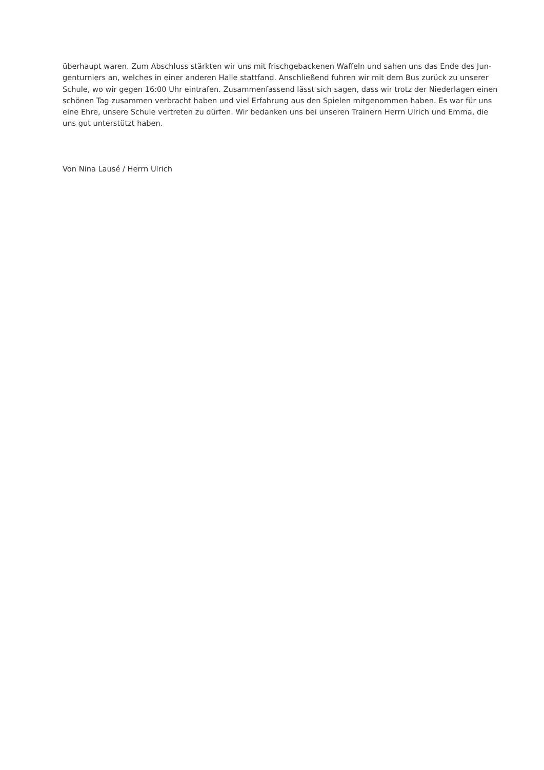überhaupt waren. Zum Abschluss stärkten wir uns mit frischgebackenen Waffeln und sahen uns das Ende des Jun-
genturniers an, welches in einer anderen Halle stattfand. Anschließend fuhren wir mit dem Bus zurück zu unserer
Schule, wo wir gegen 16:00 Uhr eintrafen. Zusammenfassend lässt sich sagen, dass wir trotz der Niederlagen einen
schönen Tag zusammen verbracht haben und viel Erfahrung aus den Spielen mitgenommen haben. Es war für uns
eine Ehre, unsere Schule vertreten zu dürfen. Wir bedanken uns bei unseren Trainern Herrn Ulrich und Emma, die
uns gut unterstützt haben.
Von Nina Lausé / Herrn Ulrich